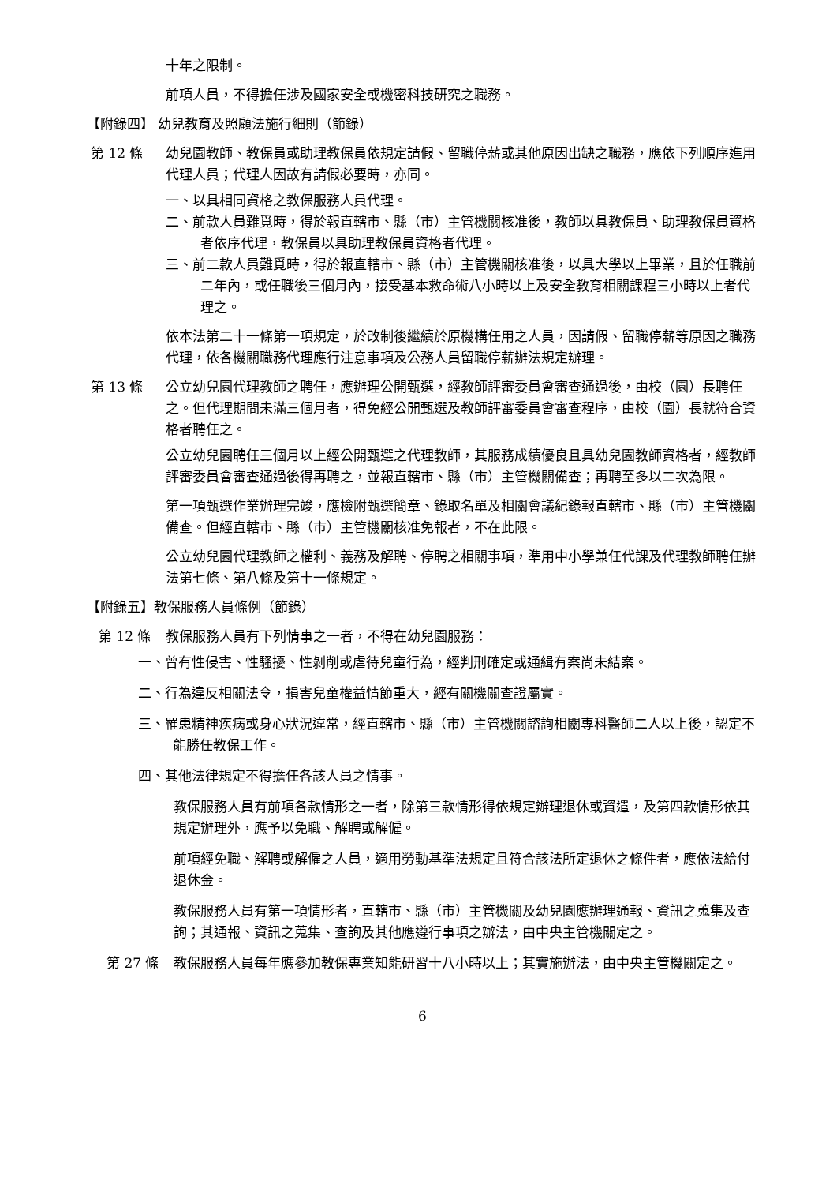十年之限制。
前項人員，不得擔任涉及國家安全或機密科技研究之職務。
【附錄四】 幼兒教育及照顧法施行細則（節錄）
第 12 條 幼兒園教師、教保員或助理教保員依規定請假、留職停薪或其他原因出缺之職務，應依下列順序進用代理人員；代理人因故有請假必要時，亦同。
一、以具相同資格之教保服務人員代理。
二、前款人員難覓時，得於報直轄市、縣（市）主管機關核准後，教師以具教保員、助理教保員資格者依序代理，教保員以具助理教保員資格者代理。
三、前二款人員難覓時，得於報直轄市、縣（市）主管機關核准後，以具大學以上畢業，且於任職前二年內，或任職後三個月內，接受基本救命術八小時以上及安全教育相關課程三小時以上者代理之。
依本法第二十一條第一項規定，於改制後繼續於原機構任用之人員，因請假、留職停薪等原因之職務代理，依各機關職務代理應行注意事項及公務人員留職停薪辦法規定辦理。
第 13 條 公立幼兒園代理教師之聘任，應辦理公開甄選，經教師評審委員會審查通過後，由校（園）長聘任之。但代理期間未滿三個月者，得免經公開甄選及教師評審委員會審查程序，由校（園）長就符合資格者聘任之。
公立幼兒園聘任三個月以上經公開甄選之代理教師，其服務成績優良且具幼兒園教師資格者，經教師評審委員會審查通過後得再聘之，並報直轄市、縣（市）主管機關備查；再聘至多以二次為限。
第一項甄選作業辦理完竣，應檢附甄選簡章、錄取名單及相關會議紀錄報直轄市、縣（市）主管機關備查。但經直轄市、縣（市）主管機關核准免報者，不在此限。
公立幼兒園代理教師之權利、義務及解聘、停聘之相關事項，準用中小學兼任代課及代理教師聘任辦法第七條、第八條及第十一條規定。
【附錄五】教保服務人員條例（節錄）
第 12 條 教保服務人員有下列情事之一者，不得在幼兒園服務：
一、曾有性侵害、性騷擾、性剝削或虐待兒童行為，經判刑確定或通緝有案尚未結案。
二、行為違反相關法令，損害兒童權益情節重大，經有關機關查證屬實。
三、罹患精神疾病或身心狀況違常，經直轄市、縣（市）主管機關諮詢相關專科醫師二人以上後，認定不能勝任教保工作。
四、其他法律規定不得擔任各該人員之情事。
教保服務人員有前項各款情形之一者，除第三款情形得依規定辦理退休或資遣，及第四款情形依其規定辦理外，應予以免職、解聘或解僱。
前項經免職、解聘或解僱之人員，適用勞動基準法規定且符合該法所定退休之條件者，應依法給付退休金。
教保服務人員有第一項情形者，直轄市、縣（市）主管機關及幼兒園應辦理通報、資訊之蒐集及查詢；其通報、資訊之蒐集、查詢及其他應遵行事項之辦法，由中央主管機關定之。
第 27 條 教保服務人員每年應參加教保專業知能研習十八小時以上；其實施辦法，由中央主管機關定之。
6